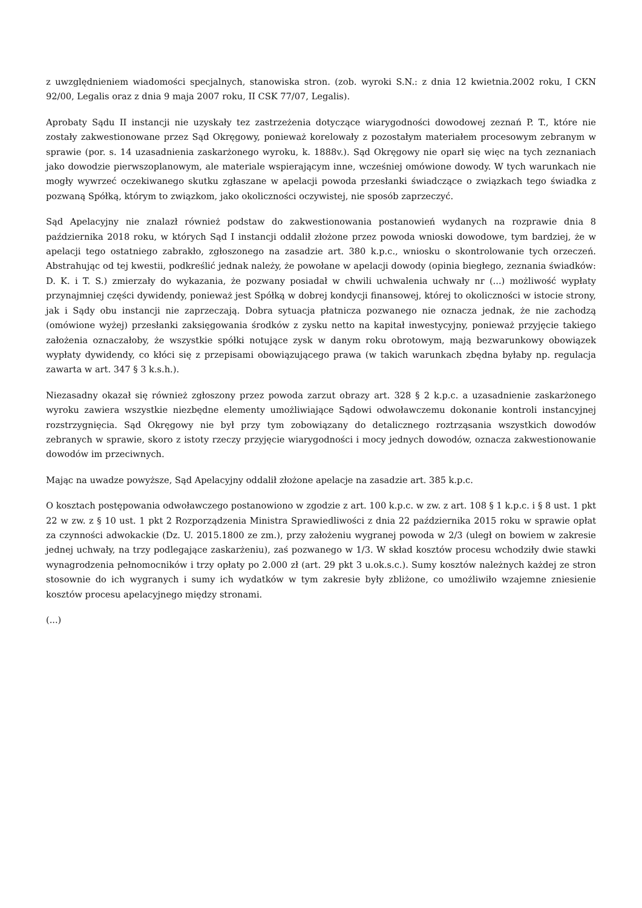z uwzględnieniem wiadomości specjalnych, stanowiska stron. (zob. wyroki S.N.: z dnia 12 kwietnia.2002 roku, I CKN 92/00, Legalis oraz z dnia 9 maja 2007 roku, II CSK 77/07, Legalis).
Aprobaty Sądu II instancji nie uzyskały tez zastrzeżenia dotyczące wiarygodności dowodowej zeznań P. T., które nie zostały zakwestionowane przez Sąd Okręgowy, ponieważ korelowały z pozostałym materiałem procesowym zebranym w sprawie (por. s. 14 uzasadnienia zaskarżonego wyroku, k. 1888v.). Sąd Okręgowy nie oparł się więc na tych zeznaniach jako dowodzie pierwszoplanowym, ale materiale wspierającym inne, wcześniej omówione dowody. W tych warunkach nie mogły wywrzeć oczekiwanego skutku zgłaszane w apelacji powoda przesłanki świadczące o związkach tego świadka z pozwaną Spółką, którym to związkom, jako okoliczności oczywistej, nie sposób zaprzeczyć.
Sąd Apelacyjny nie znalazł również podstaw do zakwestionowania postanowień wydanych na rozprawie dnia 8 października 2018 roku, w których Sąd I instancji oddalił złożone przez powoda wnioski dowodowe, tym bardziej, że w apelacji tego ostatniego zabrakło, zgłoszonego na zasadzie art. 380 k.p.c., wniosku o skontrolowanie tych orzeczeń. Abstrahując od tej kwestii, podkreślić jednak należy, że powołane w apelacji dowody (opinia biegłego, zeznania świadków: D. K. i T. S.) zmierzały do wykazania, że pozwany posiadał w chwili uchwalenia uchwały nr (...) możliwość wypłaty przynajmniej części dywidendy, ponieważ jest Spółką w dobrej kondycji finansowej, której to okoliczności w istocie strony, jak i Sądy obu instancji nie zaprzeczają. Dobra sytuacja płatnicza pozwanego nie oznacza jednak, że nie zachodzą (omówione wyżej) przesłanki zaksięgowania środków z zysku netto na kapitał inwestycyjny, ponieważ przyjęcie takiego założenia oznaczałoby, że wszystkie spółki notujące zysk w danym roku obrotowym, mają bezwarunkowy obowiązek wypłaty dywidendy, co kłóci się z przepisami obowiązującego prawa (w takich warunkach zbędna byłaby np. regulacja zawarta w art. 347 § 3 k.s.h.).
Niezasadny okazał się również zgłoszony przez powoda zarzut obrazy art. 328 § 2 k.p.c. a uzasadnienie zaskarżonego wyroku zawiera wszystkie niezbędne elementy umożliwiające Sądowi odwoławczemu dokonanie kontroli instancyjnej rozstrzygnięcia. Sąd Okręgowy nie był przy tym zobowiązany do detalicznego roztrząsania wszystkich dowodów zebranych w sprawie, skoro z istoty rzeczy przyjęcie wiarygodności i mocy jednych dowodów, oznacza zakwestionowanie dowodów im przeciwnych.
Mając na uwadze powyższe, Sąd Apelacyjny oddalił złożone apelacje na zasadzie art. 385 k.p.c.
O kosztach postępowania odwoławczego postanowiono w zgodzie z art. 100 k.p.c. w zw. z art. 108 § 1 k.p.c. i § 8 ust. 1 pkt 22 w zw. z § 10 ust. 1 pkt 2 Rozporządzenia Ministra Sprawiedliwości z dnia 22 października 2015 roku w sprawie opłat za czynności adwokackie (Dz. U. 2015.1800 ze zm.), przy założeniu wygranej powoda w 2/3 (uległ on bowiem w zakresie jednej uchwały, na trzy podlegające zaskarżeniu), zaś pozwanego w 1/3. W skład kosztów procesu wchodziły dwie stawki wynagrodzenia pełnomocników i trzy opłaty po 2.000 zł (art. 29 pkt 3 u.ok.s.c.). Sumy kosztów należnych każdej ze stron stosownie do ich wygranych i sumy ich wydatków w tym zakresie były zbliżone, co umożliwiło wzajemne zniesienie kosztów procesu apelacyjnego między stronami.
(...)